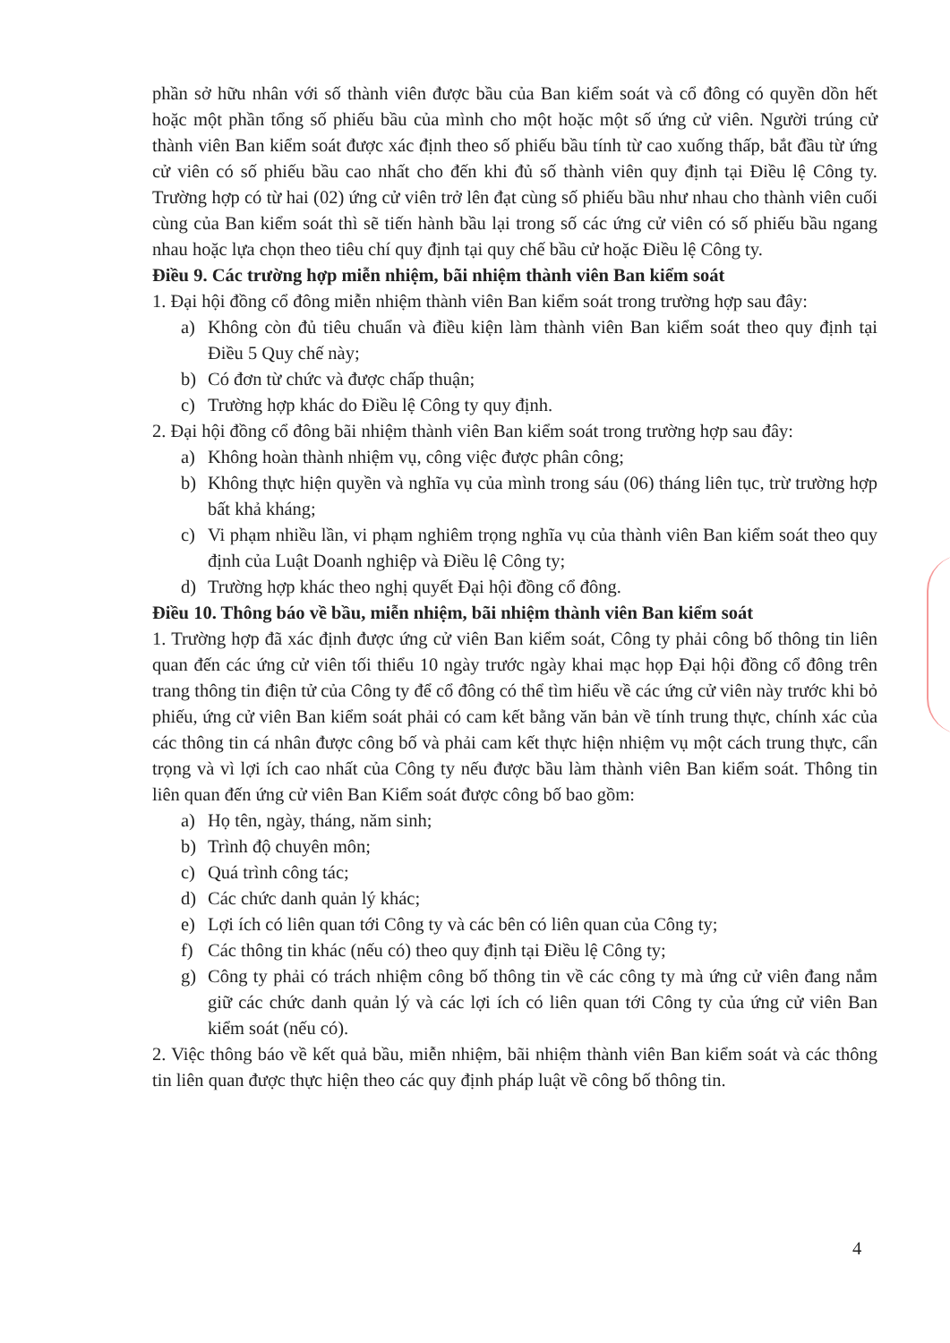phần sở hữu nhân với số thành viên được bầu của Ban kiểm soát và cổ đông có quyền dồn hết hoặc một phần tổng số phiếu bầu của mình cho một hoặc một số ứng cử viên. Người trúng cử thành viên Ban kiểm soát được xác định theo số phiếu bầu tính từ cao xuống thấp, bắt đầu từ ứng cử viên có số phiếu bầu cao nhất cho đến khi đủ số thành viên quy định tại Điều lệ Công ty. Trường hợp có từ hai (02) ứng cử viên trở lên đạt cùng số phiếu bầu như nhau cho thành viên cuối cùng của Ban kiểm soát thì sẽ tiến hành bầu lại trong số các ứng cử viên có số phiếu bầu ngang nhau hoặc lựa chọn theo tiêu chí quy định tại quy chế bầu cử hoặc Điều lệ Công ty.
Điều 9. Các trường hợp miễn nhiệm, bãi nhiệm thành viên Ban kiểm soát
1. Đại hội đồng cổ đông miễn nhiệm thành viên Ban kiểm soát trong trường hợp sau đây:
a) Không còn đủ tiêu chuẩn và điều kiện làm thành viên Ban kiểm soát theo quy định tại Điều 5 Quy chế này;
b) Có đơn từ chức và được chấp thuận;
c) Trường hợp khác do Điều lệ Công ty quy định.
2. Đại hội đồng cổ đông bãi nhiệm thành viên Ban kiểm soát trong trường hợp sau đây:
a) Không hoàn thành nhiệm vụ, công việc được phân công;
b) Không thực hiện quyền và nghĩa vụ của mình trong sáu (06) tháng liên tục, trừ trường hợp bất khả kháng;
c) Vi phạm nhiều lần, vi phạm nghiêm trọng nghĩa vụ của thành viên Ban kiểm soát theo quy định của Luật Doanh nghiệp và Điều lệ Công ty;
d) Trường hợp khác theo nghị quyết Đại hội đồng cổ đông.
Điều 10. Thông báo về bầu, miễn nhiệm, bãi nhiệm thành viên Ban kiểm soát
1. Trường hợp đã xác định được ứng cử viên Ban kiểm soát, Công ty phải công bố thông tin liên quan đến các ứng cử viên tối thiểu 10 ngày trước ngày khai mạc họp Đại hội đồng cổ đông trên trang thông tin điện tử của Công ty để cổ đông có thể tìm hiểu về các ứng cử viên này trước khi bỏ phiếu, ứng cử viên Ban kiểm soát phải có cam kết bằng văn bản về tính trung thực, chính xác của các thông tin cá nhân được công bố và phải cam kết thực hiện nhiệm vụ một cách trung thực, cẩn trọng và vì lợi ích cao nhất của Công ty nếu được bầu làm thành viên Ban kiểm soát. Thông tin liên quan đến ứng cử viên Ban Kiểm soát được công bố bao gồm:
a) Họ tên, ngày, tháng, năm sinh;
b) Trình độ chuyên môn;
c) Quá trình công tác;
d) Các chức danh quản lý khác;
e) Lợi ích có liên quan tới Công ty và các bên có liên quan của Công ty;
f) Các thông tin khác (nếu có) theo quy định tại Điều lệ Công ty;
g) Công ty phải có trách nhiệm công bố thông tin về các công ty mà ứng cử viên đang nắm giữ các chức danh quản lý và các lợi ích có liên quan tới Công ty của ứng cử viên Ban kiểm soát (nếu có).
2. Việc thông báo về kết quả bầu, miễn nhiệm, bãi nhiệm thành viên Ban kiểm soát và các thông tin liên quan được thực hiện theo các quy định pháp luật về công bố thông tin.
4